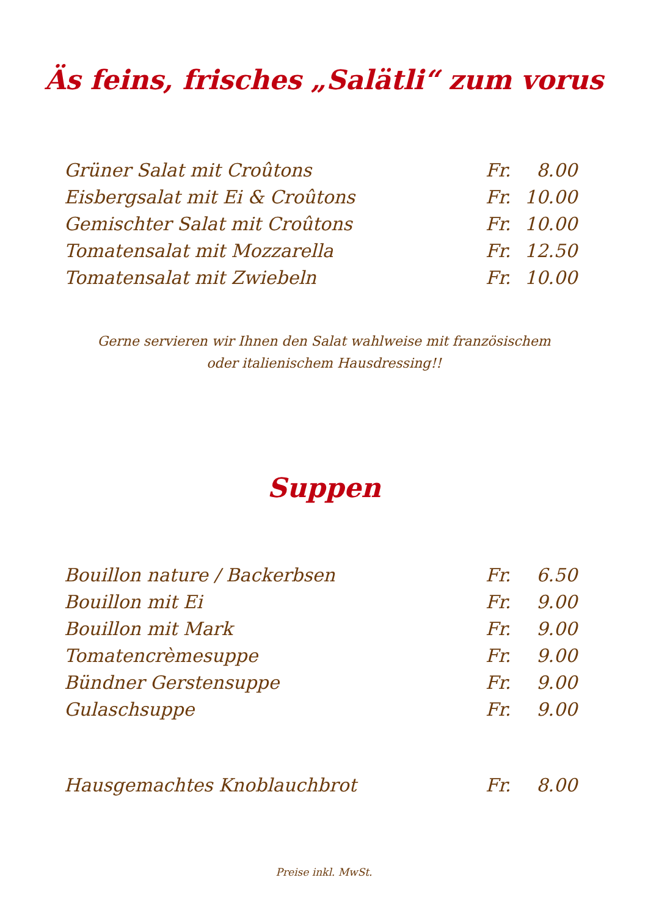Äs feins, frisches „Salätli“ zum vorus
| Grüner Salat mit Croûtons | Fr. | 8.00 |
| Eisbergsalat mit Ei & Croûtons | Fr. | 10.00 |
| Gemischter Salat mit Croûtons | Fr. | 10.00 |
| Tomatensalat mit Mozzarella | Fr. | 12.50 |
| Tomatensalat mit Zwiebeln | Fr. | 10.00 |
Gerne servieren wir Ihnen den Salat wahlweise mit französischem
oder italienischem Hausdressing!!
Suppen
| Bouillon nature / Backerbsen | Fr. | 6.50 |
| Bouillon mit Ei | Fr. | 9.00 |
| Bouillon mit Mark | Fr. | 9.00 |
| Tomatencrèmesuppe | Fr. | 9.00 |
| Bündner Gerstensuppe | Fr. | 9.00 |
| Gulaschsuppe | Fr. | 9.00 |
| Hausgemachtes Knoblauchbrot | Fr. | 8.00 |
Preise inkl. MwSt.